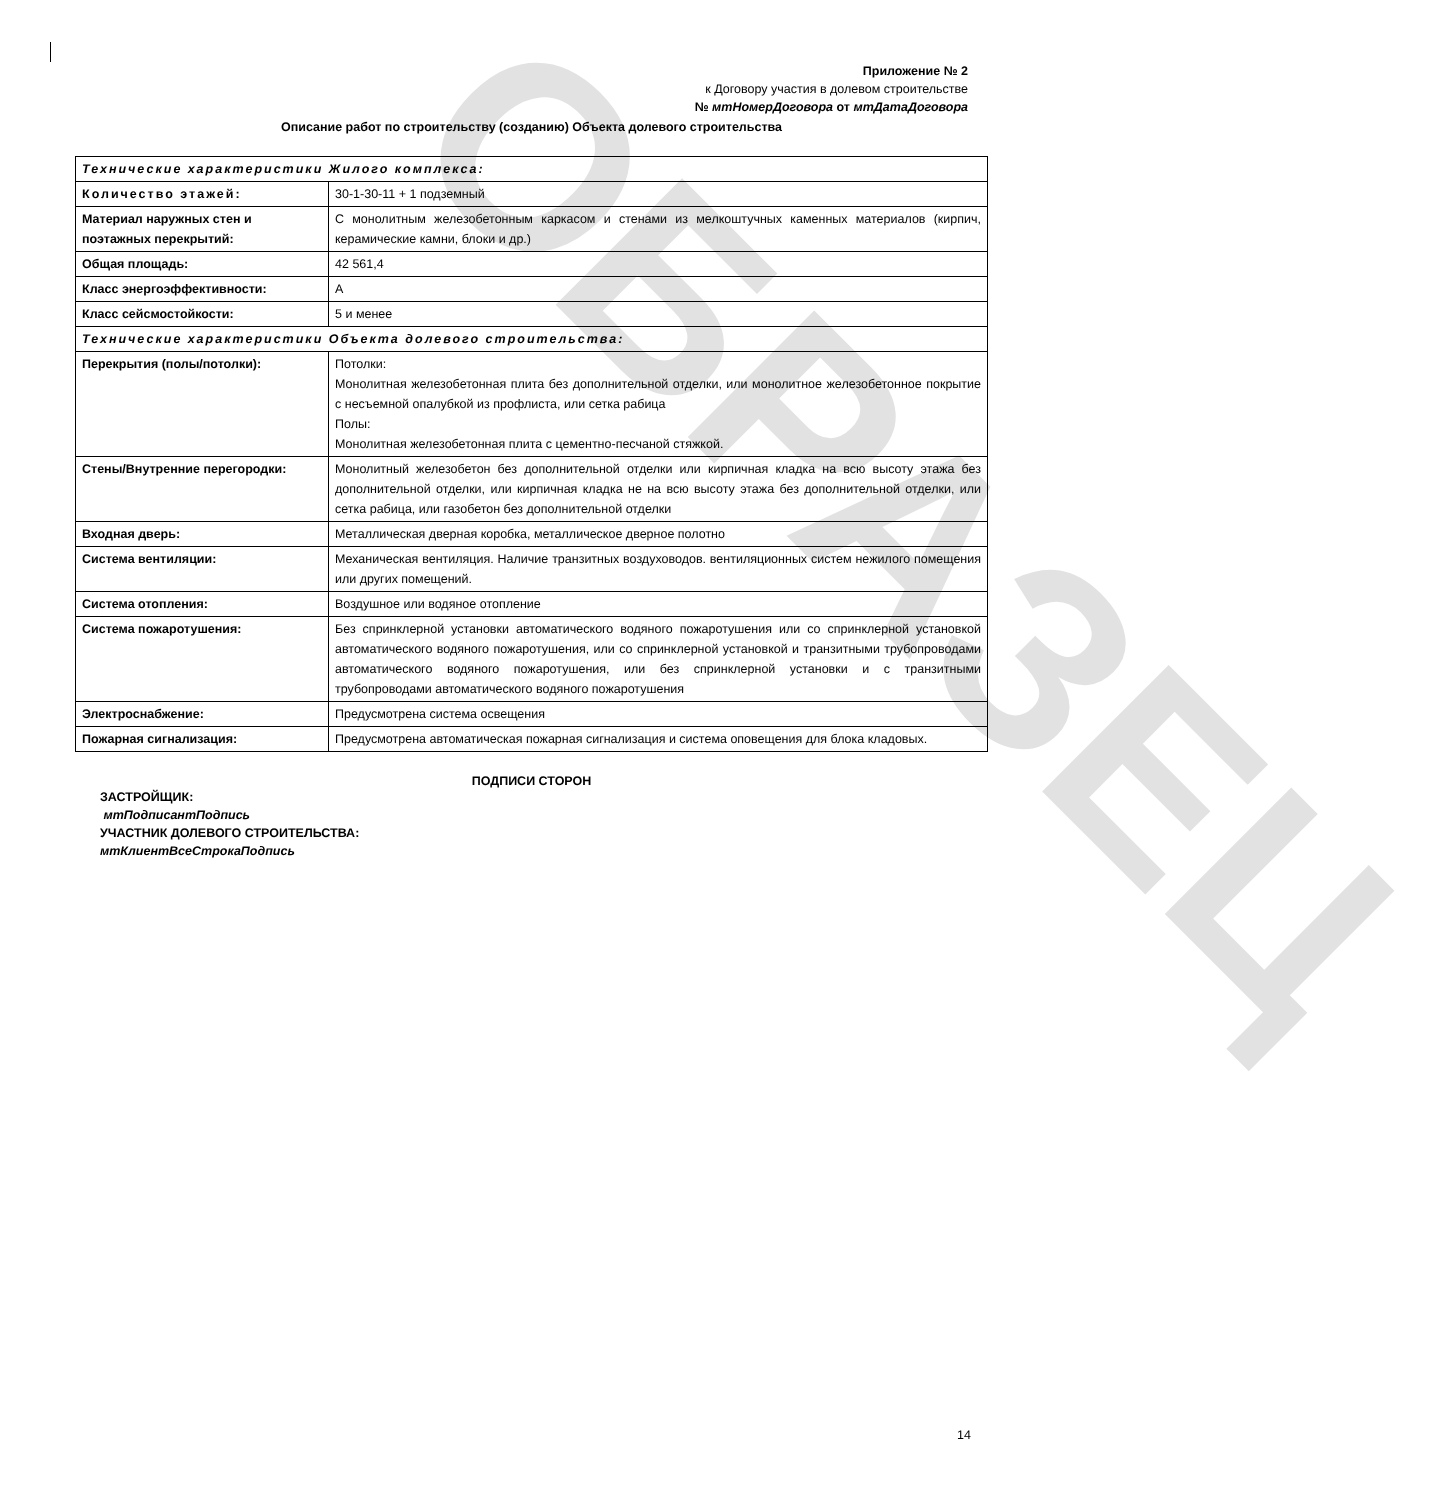ОБРАЗЕЦ
Приложение № 2
к Договору участия в долевом строительстве
№ мтНомерДоговора от мтДатаДоговора
Описание работ по строительству (созданию) Объекта долевого строительства
| Технические характеристики Жилого комплекса: | |
| Количество этажей: | 30-1-30-11 + 1 подземный |
| Материал наружных стен и поэтажных перекрытий: | С монолитным железобетонным каркасом и стенами из мелкоштучных каменных материалов (кирпич, керамические камни, блоки и др.) |
| Общая площадь: | 42 561,4 |
| Класс энергоэффективности: | A |
| Класс сейсмостойкости: | 5 и менее |
| Технические характеристики Объекта долевого строительства: | |
| Перекрытия (полы/потолки): | Потолки: Монолитная железобетонная плита без дополнительной отделки, или монолитное железобетонное покрытие с несъемной опалубкой из профлиста, или сетка рабица Полы: Монолитная железобетонная плита с цементно-песчаной стяжкой. |
| Стены/Внутренние перегородки: | Монолитный железобетон без дополнительной отделки или кирпичная кладка на всю высоту этажа без дополнительной отделки, или кирпичная кладка не на всю высоту этажа без дополнительной отделки, или сетка рабица, или газобетон без дополнительной отделки |
| Входная дверь: | Металлическая дверная коробка, металлическое дверное полотно |
| Система вентиляции: | Механическая вентиляция. Наличие транзитных воздуховодов. вентиляционных систем нежилого помещения или других помещений. |
| Система отопления: | Воздушное или водяное отопление |
| Система пожаротушения: | Без спринклерной установки автоматического водяного пожаротушения или со спринклерной установкой автоматического водяного пожаротушения, или со спринклерной установкой и транзитными трубопроводами автоматического водяного пожаротушения, или без спринклерной установки и с транзитными трубопроводами автоматического водяного пожаротушения |
| Электроснабжение: | Предусмотрена система освещения |
| Пожарная сигнализация: | Предусмотрена автоматическая пожарная сигнализация и система оповещения для блока кладовых. |
ПОДПИСИ СТОРОН
ЗАСТРОЙЩИК:
мтПодписантПодпись
УЧАСТНИК ДОЛЕВОГО СТРОИТЕЛЬСТВА:
мтКлиентВсеСтрокаПодпись
14